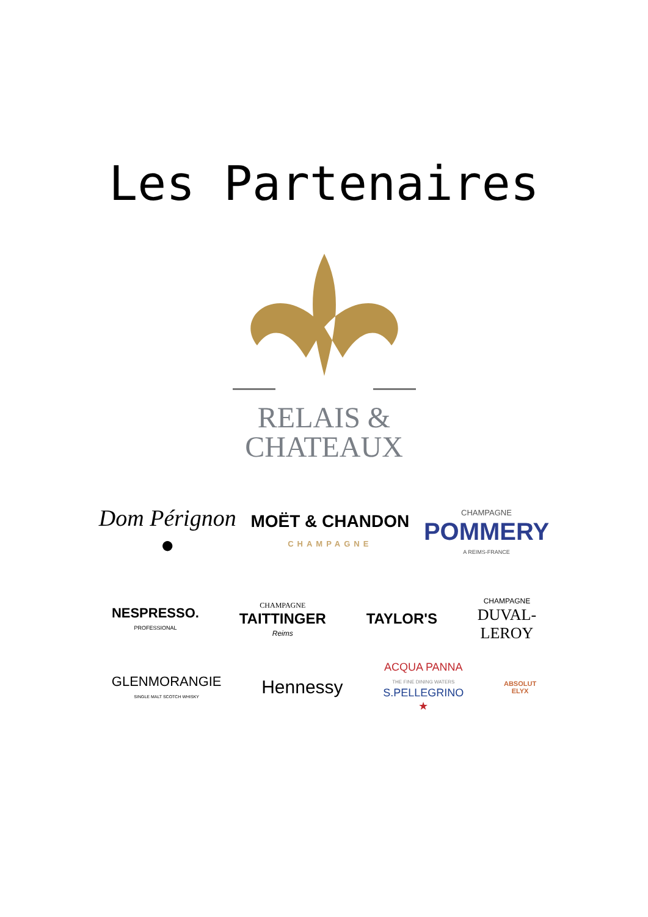Les Partenaires
RELAIS &
CHATEAUX
Dom Pérignon
●
MOËT & CHANDON
CHAMPAGNE
CHAMPAGNE
POMMERY
A REIMS-FRANCE
NESPRESSO.
PROFESSIONAL
CHAMPAGNE
TAITTINGER
Reims
TAYLOR'S
CHAMPAGNE
DUVAL-
LEROY
GLENMORANGIE
SINGLE MALT SCOTCH WHISKY
Hennessy
ACQUA PANNA
THE FINE DINING WATERS
S.PELLEGRINO
★
ABSOLUT
ELYX